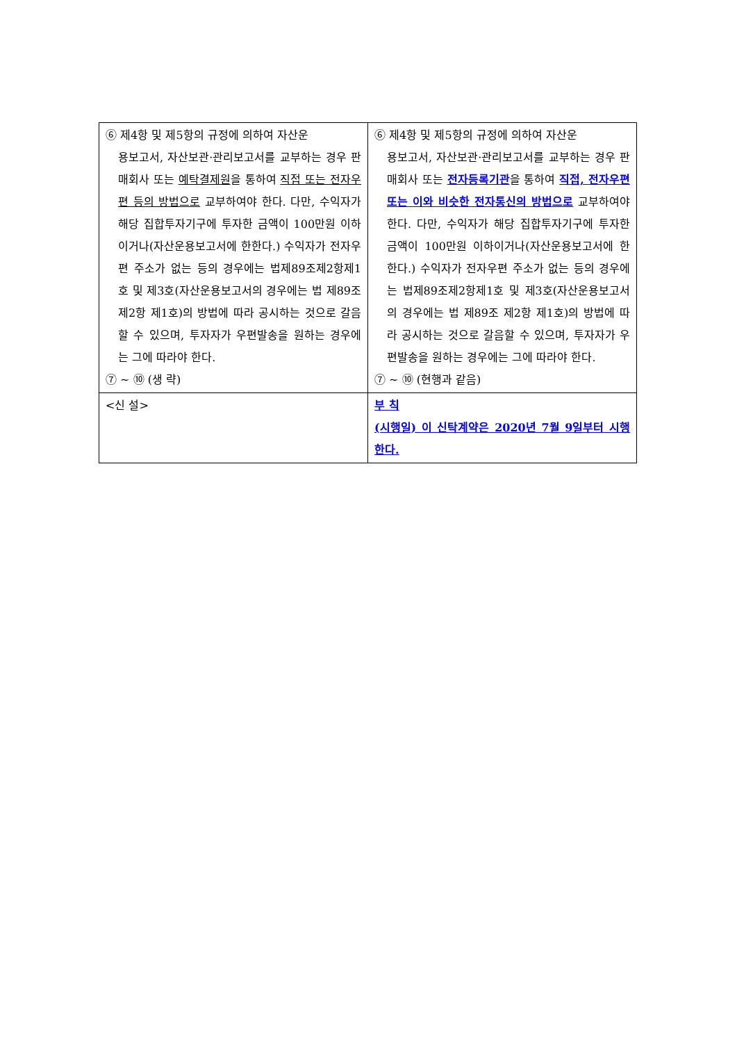| ⑥ 제4항 및 제5항의 규정에 의하여 자산운 용보고서, 자산보관·관리보고서를 교부하는 경우 판매회사 또는 예탁결제원 을 통하여 직접 또는 전자우편 등의 방법으로 교부하여야 한다. 다만, 수익자가 해당 집합투자기구에 투자한 금액이 100만원 이하이거나(자산운용보고서에 한한다.) 수익자가 전자우편 주소가 없는 등의 경우에는 법제89조제2항제1호 및 제3호(자산운용보고서의 경우에는 법 제89조 제2항 제1호)의 방법에 따라 공시하는 것으로 갈음할 수 있으며, 투자자가 우편발송을 원하는 경우에는 그에 따라야 한다. ⑦ ~ ⑩ (생 략) | ⑥ 제4항 및 제5항의 규정에 의하여 자산운 용보고서, 자산보관·관리보고서를 교부하는 경우 판매회사 또는 전자등록기관 을 통하여 직접, 전자우편 또는 이와 비슷한 전자통신의 방법으로 교부하여야 한다. 다만, 수익자가 해당 집합투자기구에 투자한 금액이 100만원 이하이거나(자산운용보고서에 한한다.) 수익자가 전자우편 주소가 없는 등의 경우에는 법제89조제2항제1호 및 제3호(자산운용보고서의 경우에는 법 제89조 제2항 제1호)의 방법에 따라 공시하는 것으로 갈음할 수 있으며, 투자자가 우편발송을 원하는 경우에는 그에 따라야 한다. ⑦ ~ ⑩ (현행과 같음) |
| <신 설> | 부 칙 (시행일) 이 신탁계약은 2020년 7월 9일부터 시행한다. |